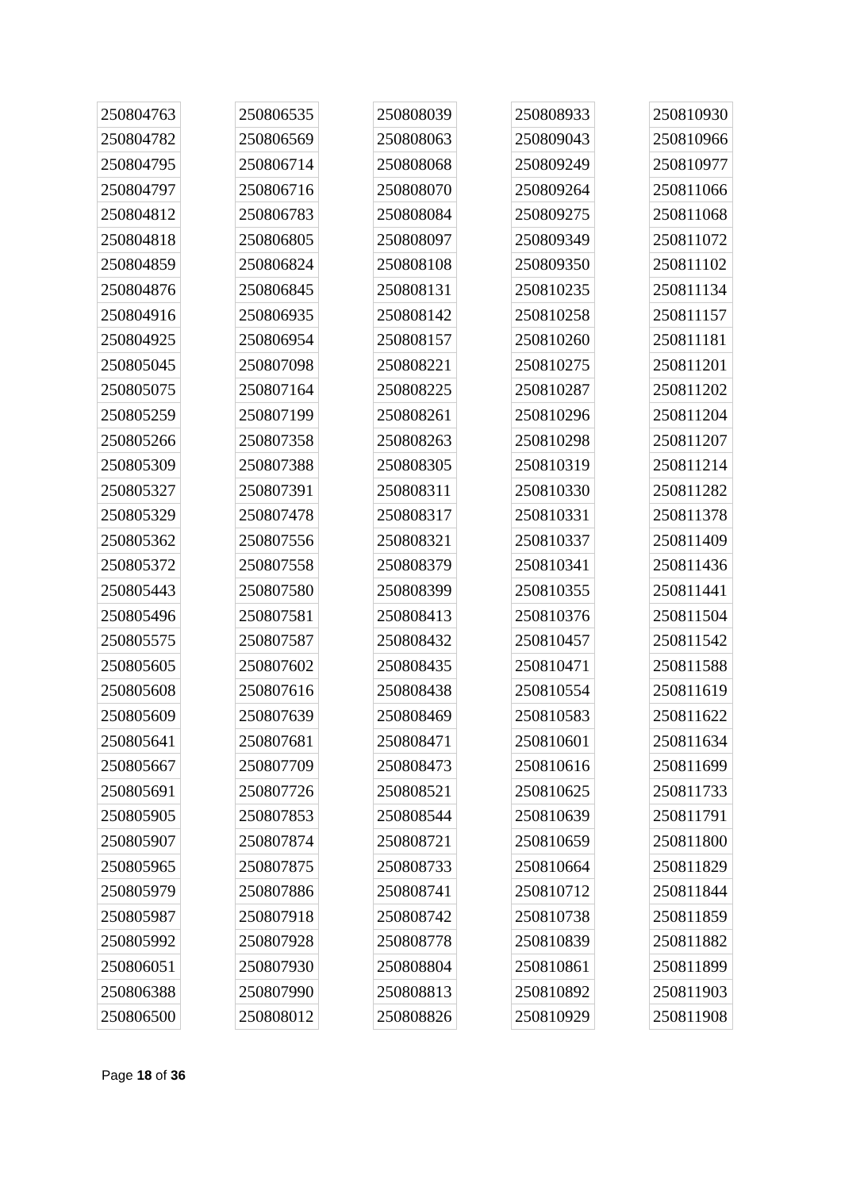| 250804763 |
| 250804782 |
| 250804795 |
| 250804797 |
| 250804812 |
| 250804818 |
| 250804859 |
| 250804876 |
| 250804916 |
| 250804925 |
| 250805045 |
| 250805075 |
| 250805259 |
| 250805266 |
| 250805309 |
| 250805327 |
| 250805329 |
| 250805362 |
| 250805372 |
| 250805443 |
| 250805496 |
| 250805575 |
| 250805605 |
| 250805608 |
| 250805609 |
| 250805641 |
| 250805667 |
| 250805691 |
| 250805905 |
| 250805907 |
| 250805965 |
| 250805979 |
| 250805987 |
| 250805992 |
| 250806051 |
| 250806388 |
| 250806500 |
| 250806535 |
| 250806569 |
| 250806714 |
| 250806716 |
| 250806783 |
| 250806805 |
| 250806824 |
| 250806845 |
| 250806935 |
| 250806954 |
| 250807098 |
| 250807164 |
| 250807199 |
| 250807358 |
| 250807388 |
| 250807391 |
| 250807478 |
| 250807556 |
| 250807558 |
| 250807580 |
| 250807581 |
| 250807587 |
| 250807602 |
| 250807616 |
| 250807639 |
| 250807681 |
| 250807709 |
| 250807726 |
| 250807853 |
| 250807874 |
| 250807875 |
| 250807886 |
| 250807918 |
| 250807928 |
| 250807930 |
| 250807990 |
| 250808012 |
| 250808039 |
| 250808063 |
| 250808068 |
| 250808070 |
| 250808084 |
| 250808097 |
| 250808108 |
| 250808131 |
| 250808142 |
| 250808157 |
| 250808221 |
| 250808225 |
| 250808261 |
| 250808263 |
| 250808305 |
| 250808311 |
| 250808317 |
| 250808321 |
| 250808379 |
| 250808399 |
| 250808413 |
| 250808432 |
| 250808435 |
| 250808438 |
| 250808469 |
| 250808471 |
| 250808473 |
| 250808521 |
| 250808544 |
| 250808721 |
| 250808733 |
| 250808741 |
| 250808742 |
| 250808778 |
| 250808804 |
| 250808813 |
| 250808826 |
| 250808933 |
| 250809043 |
| 250809249 |
| 250809264 |
| 250809275 |
| 250809349 |
| 250809350 |
| 250810235 |
| 250810258 |
| 250810260 |
| 250810275 |
| 250810287 |
| 250810296 |
| 250810298 |
| 250810319 |
| 250810330 |
| 250810331 |
| 250810337 |
| 250810341 |
| 250810355 |
| 250810376 |
| 250810457 |
| 250810471 |
| 250810554 |
| 250810583 |
| 250810601 |
| 250810616 |
| 250810625 |
| 250810639 |
| 250810659 |
| 250810664 |
| 250810712 |
| 250810738 |
| 250810839 |
| 250810861 |
| 250810892 |
| 250810929 |
| 250810930 |
| 250810966 |
| 250810977 |
| 250811066 |
| 250811068 |
| 250811072 |
| 250811102 |
| 250811134 |
| 250811157 |
| 250811181 |
| 250811201 |
| 250811202 |
| 250811204 |
| 250811207 |
| 250811214 |
| 250811282 |
| 250811378 |
| 250811409 |
| 250811436 |
| 250811441 |
| 250811504 |
| 250811542 |
| 250811588 |
| 250811619 |
| 250811622 |
| 250811634 |
| 250811699 |
| 250811733 |
| 250811791 |
| 250811800 |
| 250811829 |
| 250811844 |
| 250811859 |
| 250811882 |
| 250811899 |
| 250811903 |
| 250811908 |
Page 18 of 36